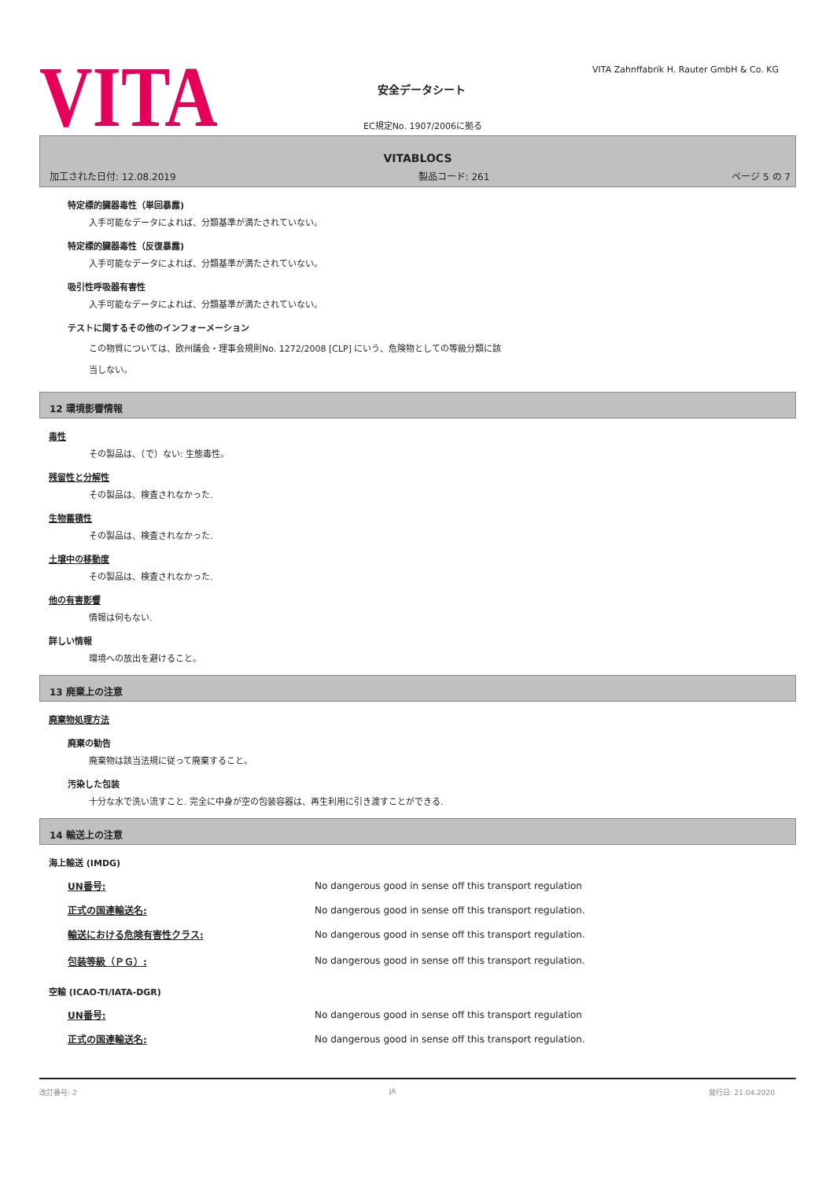VITA
安全データシート
EC規定No. 1907/2006に拠る
VITA Zahnffabrik H. Rauter GmbH & Co. KG
VITABLOCS
加工された日付: 12.08.2019 製品コード: 261 ページ 5 の 7
特定標的臓器毒性（単回暴露)
入手可能なデータによれば、分類基準が満たされていない。
特定標的臓器毒性（反復暴露)
入手可能なデータによれば、分類基準が満たされていない。
吸引性呼吸器有害性
入手可能なデータによれば、分類基準が満たされていない。
テストに関するその他のインフォーメーション
この物質については、欧州議会・理事会規則No. 1272/2008 [CLP] にいう、危険物としての等級分類に該
当しない。
12 環境影響情報
毒性
その製品は、（で）ない: 生態毒性。
残留性と分解性
その製品は、検査されなかった.
生物蓄積性
その製品は、検査されなかった.
土壌中の移動度
その製品は、検査されなかった.
他の有害影響
情報は何もない.
詳しい情報
環境への放出を避けること。
13 廃棄上の注意
廃棄物処理方法
廃棄の勧告
廃棄物は該当法規に従って廃棄すること。
汚染した包装
十分な水で洗い流すこと. 完全に中身が空の包装容器は、再生利用に引き渡すことができる.
14 輸送上の注意
海上輸送 (IMDG)
| UN番号: | No dangerous good in sense off this transport regulation |
| 正式の国連輸送名: | No dangerous good in sense off this transport regulation. |
| 輸送における危険有害性クラス: | No dangerous good in sense off this transport regulation. |
| 包装等級（ＰＧ）: | No dangerous good in sense off this transport regulation. |
空輸 (ICAO-TI/IATA-DGR)
| UN番号: | No dangerous good in sense off this transport regulation |
| 正式の国連輸送名: | No dangerous good in sense off this transport regulation. |
改訂番号: 2 JA 発行日: 21.04.2020